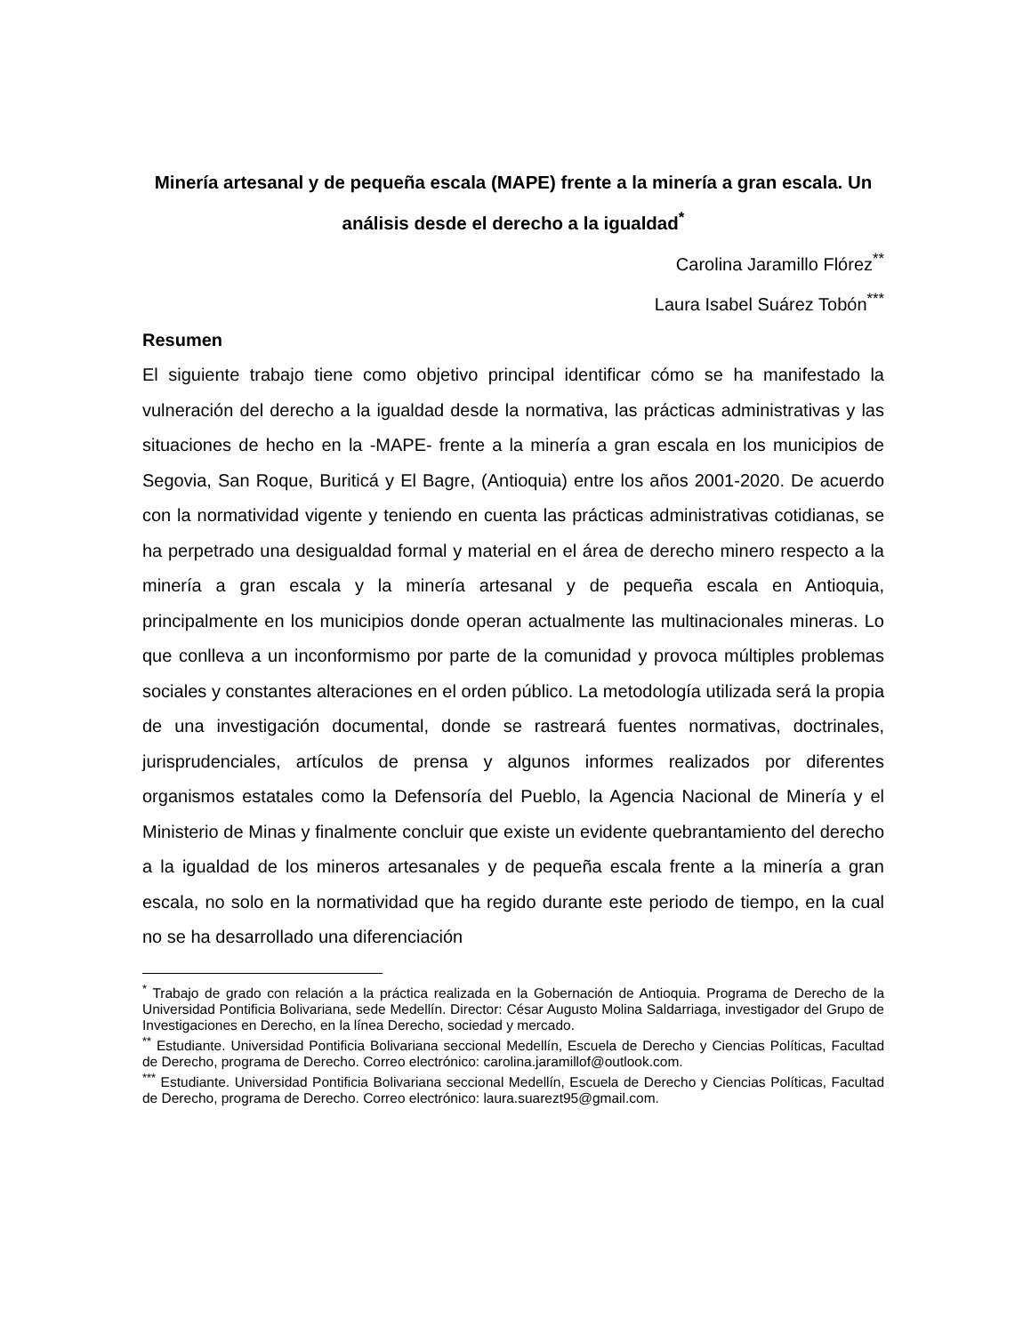Minería artesanal y de pequeña escala (MAPE) frente a la minería a gran escala. Un análisis desde el derecho a la igualdad<sup>*</sup>
Carolina Jaramillo Flórez<sup>**</sup>
Laura Isabel Suárez Tobón<sup>***</sup>
Resumen
El siguiente trabajo tiene como objetivo principal identificar cómo se ha manifestado la vulneración del derecho a la igualdad desde la normativa, las prácticas administrativas y las situaciones de hecho en la -MAPE- frente a la minería a gran escala en los municipios de Segovia, San Roque, Buriticá y El Bagre, (Antioquia) entre los años 2001-2020. De acuerdo con la normatividad vigente y teniendo en cuenta las prácticas administrativas cotidianas, se ha perpetrado una desigualdad formal y material en el área de derecho minero respecto a la minería a gran escala y la minería artesanal y de pequeña escala en Antioquia, principalmente en los municipios donde operan actualmente las multinacionales mineras. Lo que conlleva a un inconformismo por parte de la comunidad y provoca múltiples problemas sociales y constantes alteraciones en el orden público. La metodología utilizada será la propia de una investigación documental, donde se rastreará fuentes normativas, doctrinales, jurisprudenciales, artículos de prensa y algunos informes realizados por diferentes organismos estatales como la Defensoría del Pueblo, la Agencia Nacional de Minería y el Ministerio de Minas y finalmente concluir que existe un evidente quebrantamiento del derecho a la igualdad de los mineros artesanales y de pequeña escala frente a la minería a gran escala, no solo en la normatividad que ha regido durante este periodo de tiempo, en la cual no se ha desarrollado una diferenciación
<sup>*</sup> Trabajo de grado con relación a la práctica realizada en la Gobernación de Antioquia. Programa de Derecho de la Universidad Pontificia Bolivariana, sede Medellín. Director: César Augusto Molina Saldarriaga, investigador del Grupo de Investigaciones en Derecho, en la línea Derecho, sociedad y mercado.
<sup>**</sup> Estudiante. Universidad Pontificia Bolivariana seccional Medellín, Escuela de Derecho y Ciencias Políticas, Facultad de Derecho, programa de Derecho. Correo electrónico: carolina.jaramillof@outlook.com.
<sup>***</sup> Estudiante. Universidad Pontificia Bolivariana seccional Medellín, Escuela de Derecho y Ciencias Políticas, Facultad de Derecho, programa de Derecho. Correo electrónico: laura.suarezt95@gmail.com.